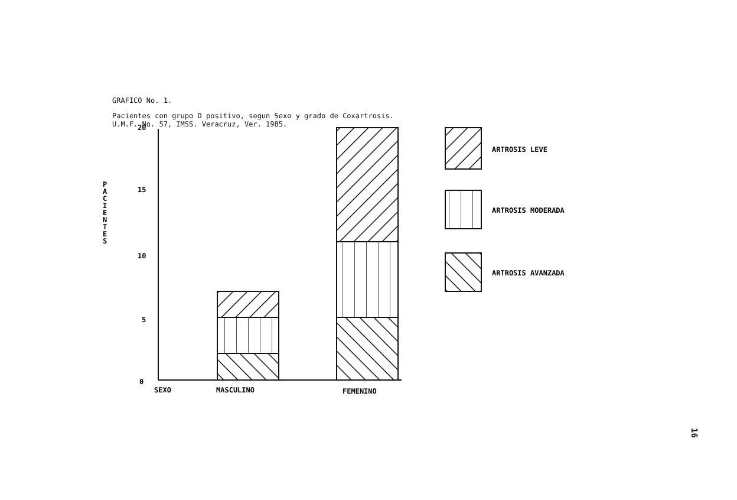GRAFICO No. 1.
Pacientes con grupo D positivo, segun Sexo y grado de Coxartrosis.
U.M.F. No. 57, IMSS. Veracruz, Ver. 1985.
20
15
10
5
0
P
A
C
I
E
N
T
E
S
SEXO
MASCULINO
FEMENINO
ARTROSIS LEVE
ARTROSIS MODERADA
ARTROSIS AVANZADA
16